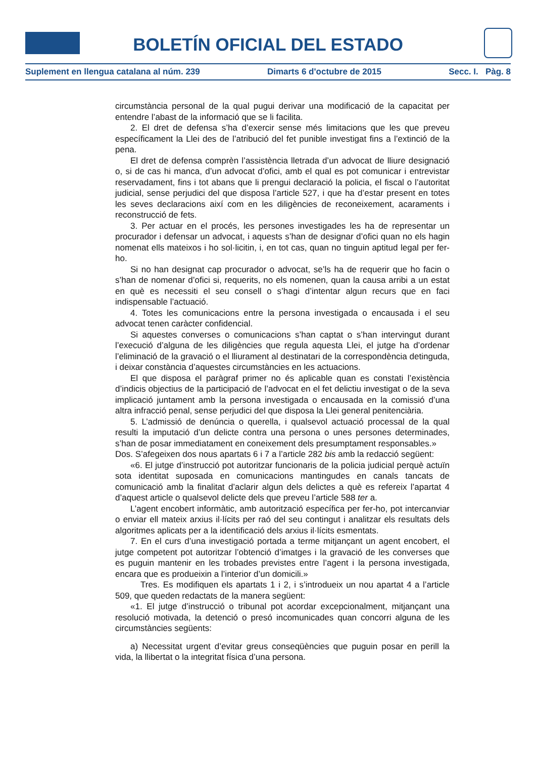BOLETÍN OFICIAL DEL ESTADO
Suplement en llengua catalana al núm. 239 Dimarts 6 d'octubre de 2015 Secc. I. Pàg. 8
circumstància personal de la qual pugui derivar una modificació de la capacitat per entendre l’abast de la informació que se li facilita.
2. El dret de defensa s’ha d’exercir sense més limitacions que les que preveu específicament la Llei des de l’atribució del fet punible investigat fins a l’extinció de la pena.
El dret de defensa comprèn l’assistència lletrada d’un advocat de lliure designació o, si de cas hi manca, d’un advocat d’ofici, amb el qual es pot comunicar i entrevistar reservadament, fins i tot abans que li prengui declaració la policia, el fiscal o l’autoritat judicial, sense perjudici del que disposa l’article 527, i que ha d’estar present en totes les seves declaracions així com en les diligències de reconeixement, acaraments i reconstrucció de fets.
3. Per actuar en el procés, les persones investigades les ha de representar un procurador i defensar un advocat, i aquests s’han de designar d’ofici quan no els hagin nomenat ells mateixos i ho sol·licitin, i, en tot cas, quan no tinguin aptitud legal per fer-ho.
Si no han designat cap procurador o advocat, se’ls ha de requerir que ho facin o s’han de nomenar d’ofici si, requerits, no els nomenen, quan la causa arribi a un estat en què es necessiti el seu consell o s’hagi d’intentar algun recurs que en faci indispensable l’actuació.
4. Totes les comunicacions entre la persona investigada o encausada i el seu advocat tenen caràcter confidencial.
Si aquestes converses o comunicacions s’han captat o s’han intervingut durant l’execució d’alguna de les diligències que regula aquesta Llei, el jutge ha d’ordenar l’eliminació de la gravació o el lliurament al destinatari de la correspondència detinguda, i deixar constància d’aquestes circumstàncies en les actuacions.
El que disposa el paràgraf primer no és aplicable quan es constati l’existència d’indicis objectius de la participació de l’advocat en el fet delictiu investigat o de la seva implicació juntament amb la persona investigada o encausada en la comissió d’una altra infracció penal, sense perjudici del que disposa la Llei general penitenciària.
5. L’admissió de denúncia o querella, i qualsevol actuació processal de la qual resulti la imputació d’un delicte contra una persona o unes persones determinades, s’han de posar immediatament en coneixement dels presumptament responsables.»
Dos. S’afegeixen dos nous apartats 6 i 7 a l’article 282 bis amb la redacció següent:
«6. El jutge d’instrucció pot autoritzar funcionaris de la policia judicial perquè actuïn sota identitat suposada en comunicacions mantingudes en canals tancats de comunicació amb la finalitat d’aclarir algun dels delictes a què es refereix l’apartat 4 d’aquest article o qualsevol delicte dels que preveu l’article 588 ter a.
L’agent encobert informàtic, amb autorització específica per fer-ho, pot intercanviar o enviar ell mateix arxius il·lícits per raó del seu contingut i analitzar els resultats dels algoritmes aplicats per a la identificació dels arxius il·lícits esmentats.
7. En el curs d’una investigació portada a terme mitjançant un agent encobert, el jutge competent pot autoritzar l’obtenció d’imatges i la gravació de les converses que es puguin mantenir en les trobades previstes entre l’agent i la persona investigada, encara que es produeixin a l’interior d’un domicili.»
Tres. Es modifiquen els apartats 1 i 2, i s’introdueix un nou apartat 4 a l’article 509, que queden redactats de la manera següent:
«1. El jutge d’instrucció o tribunal pot acordar excepcionalment, mitjançant una resolució motivada, la detenció o presó incomunicades quan concorri alguna de les circumstàncies següents:
a) Necessitat urgent d’evitar greus conseqüències que puguin posar en perill la vida, la llibertat o la integritat física d’una persona.